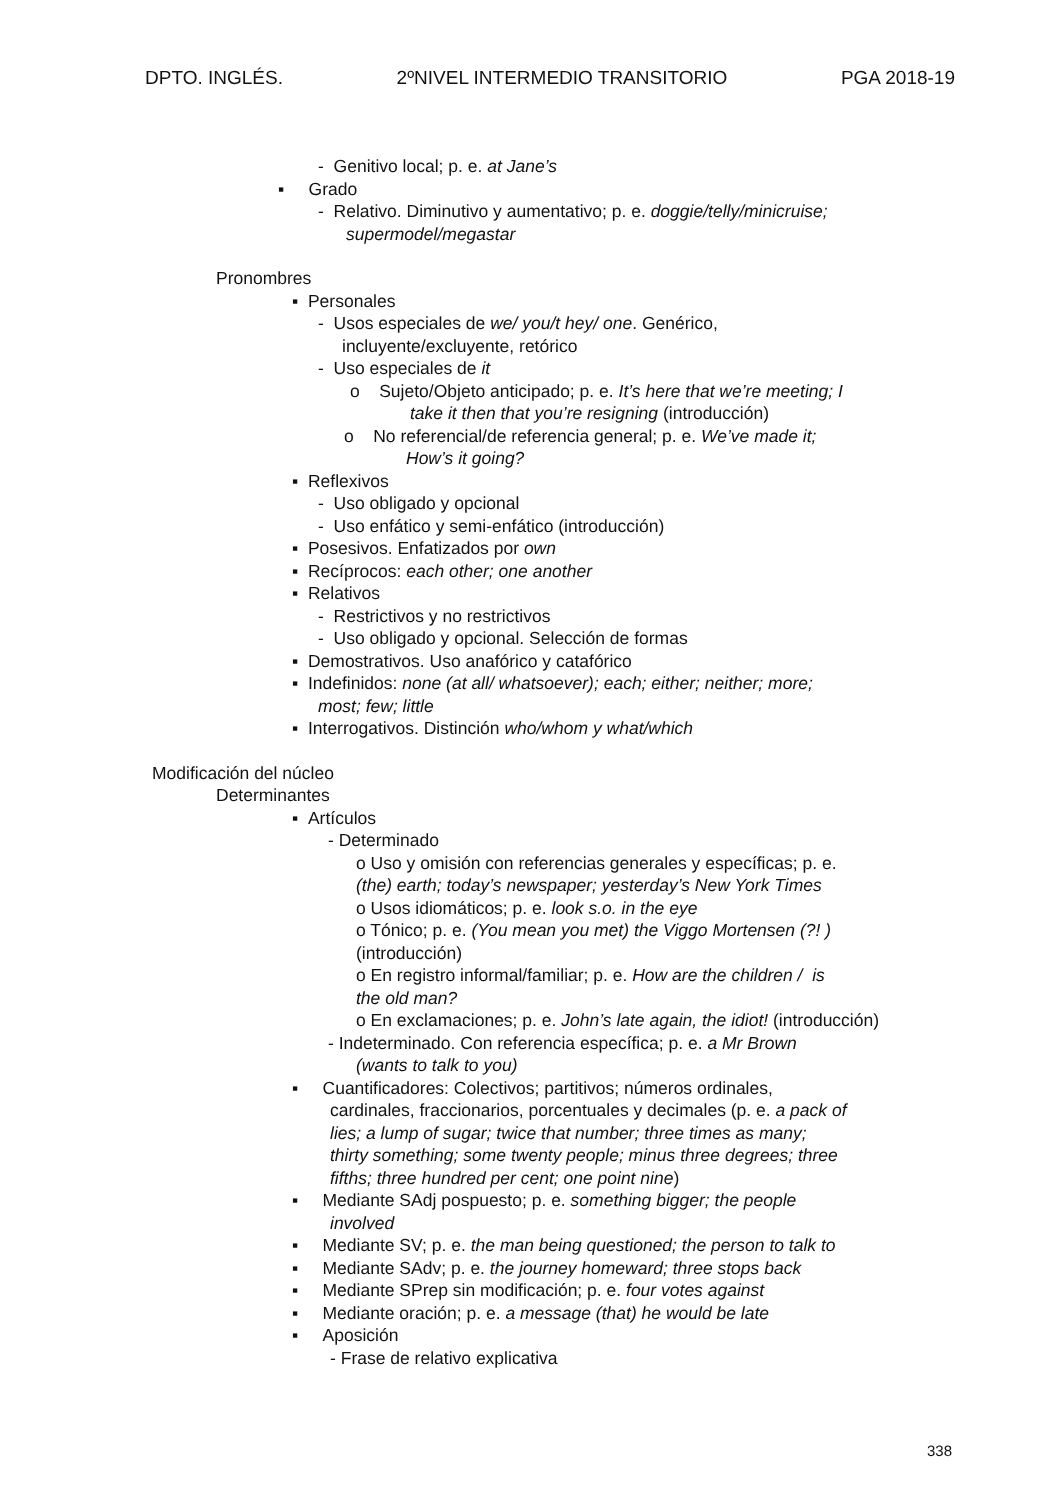DPTO. INGLÉS. 2ºNIVEL INTERMEDIO TRANSITORIO PGA 2018-19
- Genitivo local; p. e. at Jane’s
▪ Grado
- Relativo. Diminutivo y aumentativo; p. e. doggie/telly/minicruise;
supermodel/megastar
Pronombres
▪ Personales
- Usos especiales de we/ you/t hey/ one. Genérico,
incluyente/excluyente, retórico
- Uso especiales de it
o Sujeto/Objeto anticipado; p. e. It’s here that we’re meeting; I
take it then that you’re resigning (introducción)
o No referencial/de referencia general; p. e. We’ve made it;
How’s it going?
▪ Reflexivos
- Uso obligado y opcional
- Uso enfático y semi-enfático (introducción)
▪ Posesivos. Enfatizados por own
▪ Recíprocos: each other; one another
▪ Relativos
- Restrictivos y no restrictivos
- Uso obligado y opcional. Selección de formas
▪ Demostrativos. Uso anafórico y catafórico
▪ Indefinidos: none (at all/ whatsoever); each; either; neither; more;
most; few; little
▪ Interrogativos. Distinción who/whom y what/which
Modificación del núcleo
Determinantes
▪ Artículos
- Determinado
o Uso y omisión con referencias generales y específicas; p. e.
(the) earth; today’s newspaper; yesterday’s New York Times
o Usos idiomáticos; p. e. look s.o. in the eye
o Tónico; p. e. (You mean you met) the Viggo Mortensen (?! )
(introducción)
o En registro informal/familiar; p. e. How are the children / is
the old man?
o En exclamaciones; p. e. John’s late again, the idiot! (introducción)
- Indeterminado. Con referencia específica; p. e. a Mr Brown
(wants to talk to you)
▪ Cuantificadores: Colectivos; partitivos; números ordinales,
cardinales, fraccionarios, porcentuales y decimales (p. e. a pack of
lies; a lump of sugar; twice that number; three times as many;
thirty something; some twenty people; minus three degrees; three
fifths; three hundred per cent; one point nine)
▪ Mediante SAdj pospuesto; p. e. something bigger; the people
involved
▪ Mediante SV; p. e. the man being questioned; the person to talk to
▪ Mediante SAdv; p. e. the journey homeward; three stops back
▪ Mediante SPrep sin modificación; p. e. four votes against
▪ Mediante oración; p. e. a message (that) he would be late
▪ Aposición
- Frase de relativo explicativa
338